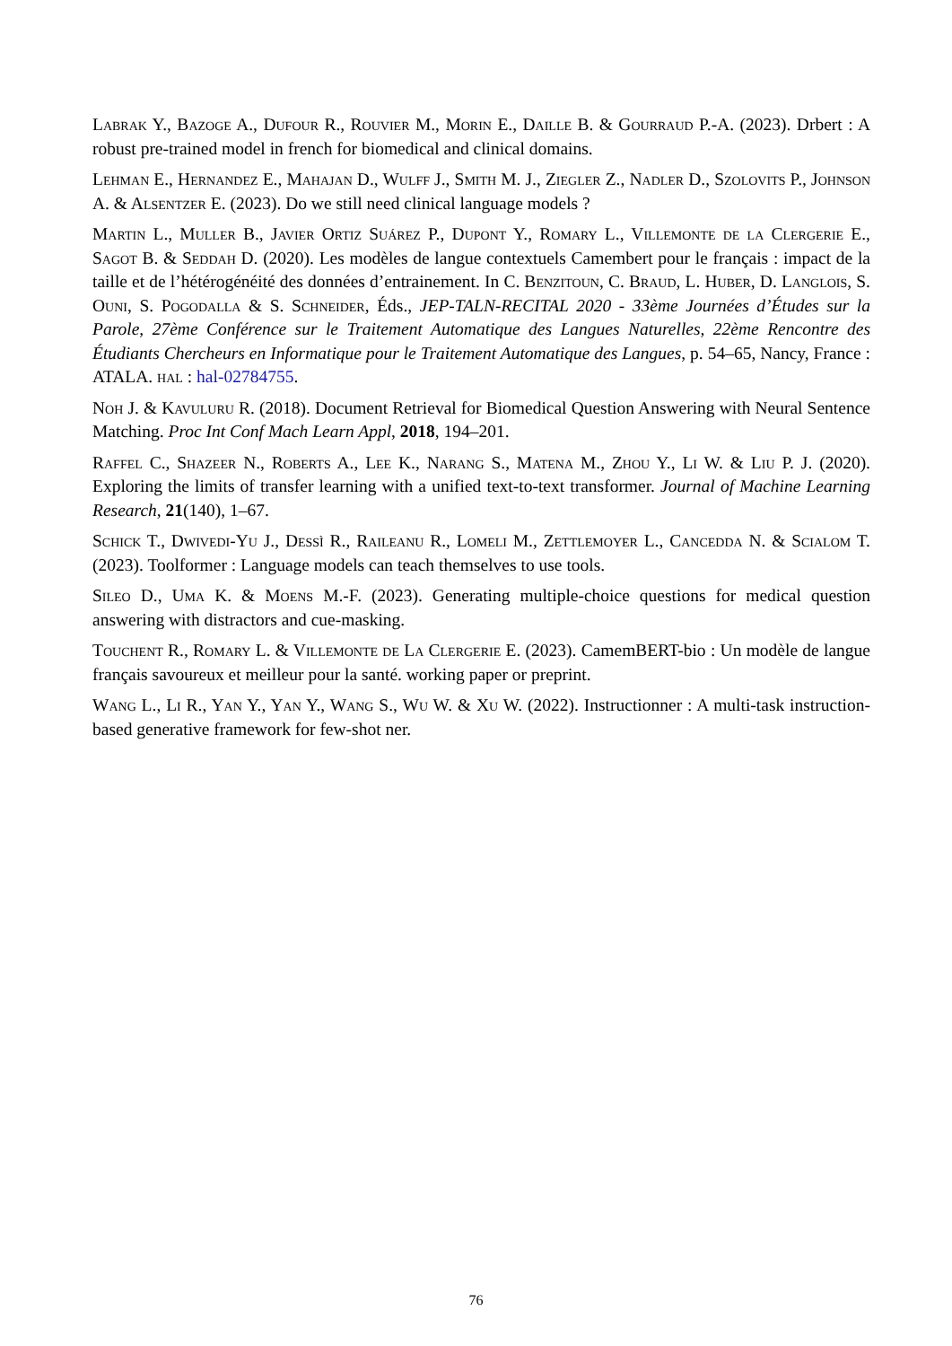Labrak Y., Bazoge A., Dufour R., Rouvier M., Morin E., Daille B. & Gourraud P.-A. (2023). Drbert : A robust pre-trained model in french for biomedical and clinical domains.
Lehman E., Hernandez E., Mahajan D., Wulff J., Smith M. J., Ziegler Z., Nadler D., Szolovits P., Johnson A. & Alsentzer E. (2023). Do we still need clinical language models ?
Martin L., Muller B., Javier Ortiz Suárez P., Dupont Y., Romary L., Villemonte de la Clergerie E., Sagot B. & Seddah D. (2020). Les modèles de langue contextuels Camembert pour le français : impact de la taille et de l’hétérogénéité des données d’entrainement. In C. Benzitoun, C. Braud, L. Huber, D. Langlois, S. Ouni, S. Pogodalla & S. Schneider, Éds., JEP-TALN-RECITAL 2020 - 33ème Journées d’Études sur la Parole, 27ème Conférence sur le Traitement Automatique des Langues Naturelles, 22ème Rencontre des Étudiants Chercheurs en Informatique pour le Traitement Automatique des Langues, p. 54–65, Nancy, France : ATALA. hal : hal-02784755.
Noh J. & Kavuluru R. (2018). Document Retrieval for Biomedical Question Answering with Neural Sentence Matching. Proc Int Conf Mach Learn Appl, 2018, 194–201.
Raffel C., Shazeer N., Roberts A., Lee K., Narang S., Matena M., Zhou Y., Li W. & Liu P. J. (2020). Exploring the limits of transfer learning with a unified text-to-text transformer. Journal of Machine Learning Research, 21(140), 1–67.
Schick T., Dwivedi-Yu J., Dessì R., Raileanu R., Lomeli M., Zettlemoyer L., Cancedda N. & Scialom T. (2023). Toolformer : Language models can teach themselves to use tools.
Sileo D., Uma K. & Moens M.-F. (2023). Generating multiple-choice questions for medical question answering with distractors and cue-masking.
Touchent R., Romary L. & Villemonte de La Clergerie E. (2023). CamemBERT-bio : Un modèle de langue français savoureux et meilleur pour la santé. working paper or preprint.
Wang L., Li R., Yan Y., Yan Y., Wang S., Wu W. & Xu W. (2022). Instructionner : A multi-task instruction-based generative framework for few-shot ner.
76